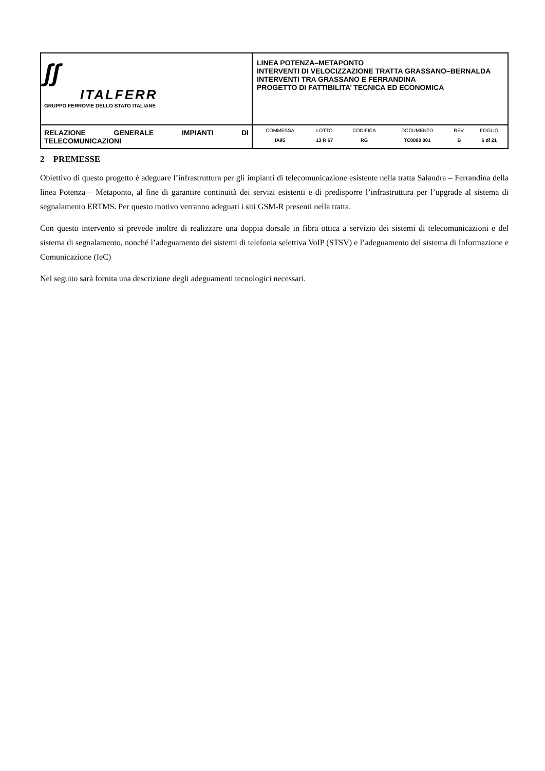| ʃʃ ITALFERR GRUPPO FERROVIE DELLO STATO ITALIANE | LINEA POTENZA–METAPONTO INTERVENTI DI VELOCIZZAZIONE TRATTA GRASSANO–BERNALDA INTERVENTI TRA GRASSANO E FERRANDINA PROGETTO DI FATTIBILITA’ TECNICA ED ECONOMICA |
| RELAZIONE GENERALE IMPIANTI DI TELECOMUNICAZIONI | / COMMESSA / LOTTO / CODIFICA / DOCUMENTO / REV. / FOGLIO / / IA95 / 13 R 67 / RG / TC0000 001 / B / 6 di 21 / |
2 PREMESSE
Obiettivo di questo progetto è adeguare l’infrastruttura per gli impianti di telecomunicazione esistente nella tratta Salandra – Ferrandina della linea Potenza – Metaponto, al fine di garantire continuità dei servizi esistenti e di predisporre l’infrastruttura per l’upgrade al sistema di segnalamento ERTMS. Per questo motivo verranno adeguati i siti GSM-R presenti nella tratta.
Con questo intervento si prevede inoltre di realizzare una doppia dorsale in fibra ottica a servizio dei sistemi di telecomunicazioni e del sistema di segnalamento, nonché l’adeguamento dei sistemi di telefonia selettiva VoIP (STSV) e l’adeguamento del sistema di Informazione e Comunicazione (IeC)
Nel seguito sarà fornita una descrizione degli adeguamenti tecnologici necessari.